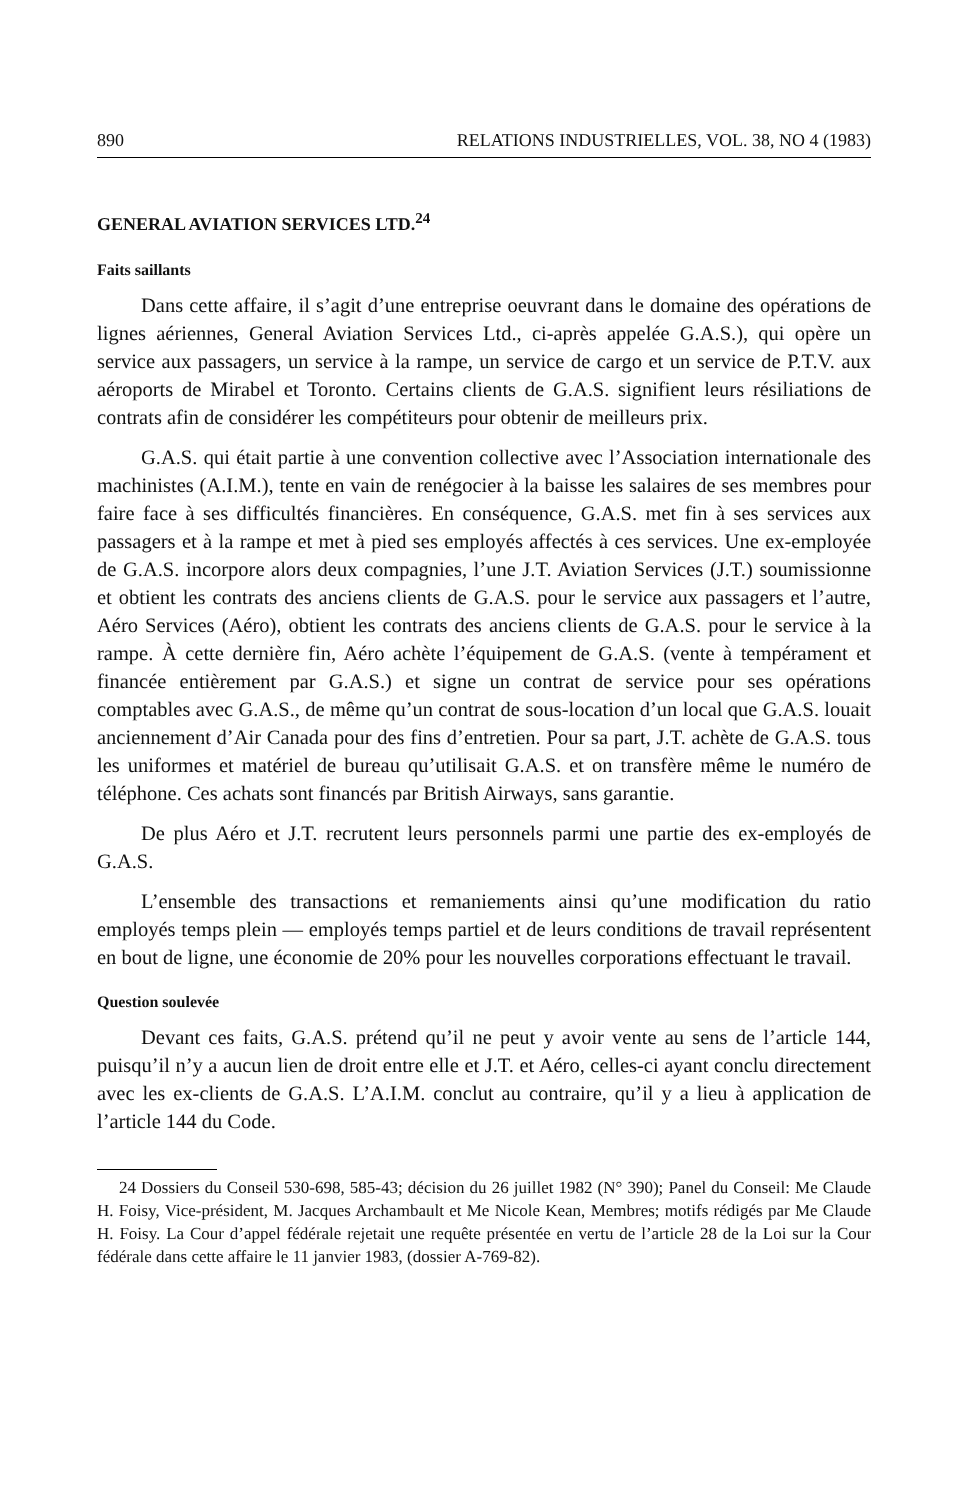890 RELATIONS INDUSTRIELLES, VOL. 38, NO 4 (1983)
GENERAL AVIATION SERVICES LTD.<sup>24</sup>
Faits saillants
Dans cette affaire, il s’agit d’une entreprise oeuvrant dans le domaine des opérations de lignes aériennes, General Aviation Services Ltd., ci-après appelée G.A.S.), qui opère un service aux passagers, un service à la rampe, un service de cargo et un service de P.T.V. aux aéroports de Mirabel et Toronto. Certains clients de G.A.S. signifient leurs résiliations de contrats afin de considérer les compétiteurs pour obtenir de meilleurs prix.
G.A.S. qui était partie à une convention collective avec l’Association internationale des machinistes (A.I.M.), tente en vain de renégocier à la baisse les salaires de ses membres pour faire face à ses difficultés financières. En conséquence, G.A.S. met fin à ses services aux passagers et à la rampe et met à pied ses employés affectés à ces services. Une ex-employée de G.A.S. incorpore alors deux compagnies, l’une J.T. Aviation Services (J.T.) soumissionne et obtient les contrats des anciens clients de G.A.S. pour le service aux passagers et l’autre, Aéro Services (Aéro), obtient les contrats des anciens clients de G.A.S. pour le service à la rampe. À cette dernière fin, Aéro achète l’équipement de G.A.S. (vente à tempérament et financée entièrement par G.A.S.) et signe un contrat de service pour ses opérations comptables avec G.A.S., de même qu’un contrat de sous-location d’un local que G.A.S. louait anciennement d’Air Canada pour des fins d’entretien. Pour sa part, J.T. achète de G.A.S. tous les uniformes et matériel de bureau qu’utilisait G.A.S. et on transfère même le numéro de téléphone. Ces achats sont financés par British Airways, sans garantie.
De plus Aéro et J.T. recrutent leurs personnels parmi une partie des ex-employés de G.A.S.
L’ensemble des transactions et remaniements ainsi qu’une modification du ratio employés temps plein — employés temps partiel et de leurs conditions de travail représentent en bout de ligne, une économie de 20% pour les nouvelles corporations effectuant le travail.
Question soulevée
Devant ces faits, G.A.S. prétend qu’il ne peut y avoir vente au sens de l’article 144, puisqu’il n’y a aucun lien de droit entre elle et J.T. et Aéro, celles-ci ayant conclu directement avec les ex-clients de G.A.S. L’A.I.M. conclut au contraire, qu’il y a lieu à application de l’article 144 du Code.
24 Dossiers du Conseil 530-698, 585-43; décision du 26 juillet 1982 (N° 390); Panel du Conseil: Me Claude H. Foisy, Vice-président, M. Jacques Archambault et Me Nicole Kean, Membres; motifs rédigés par Me Claude H. Foisy. La Cour d’appel fédérale rejetait une requête présentée en vertu de l’article 28 de la Loi sur la Cour fédérale dans cette affaire le 11 janvier 1983, (dossier A-769-82).